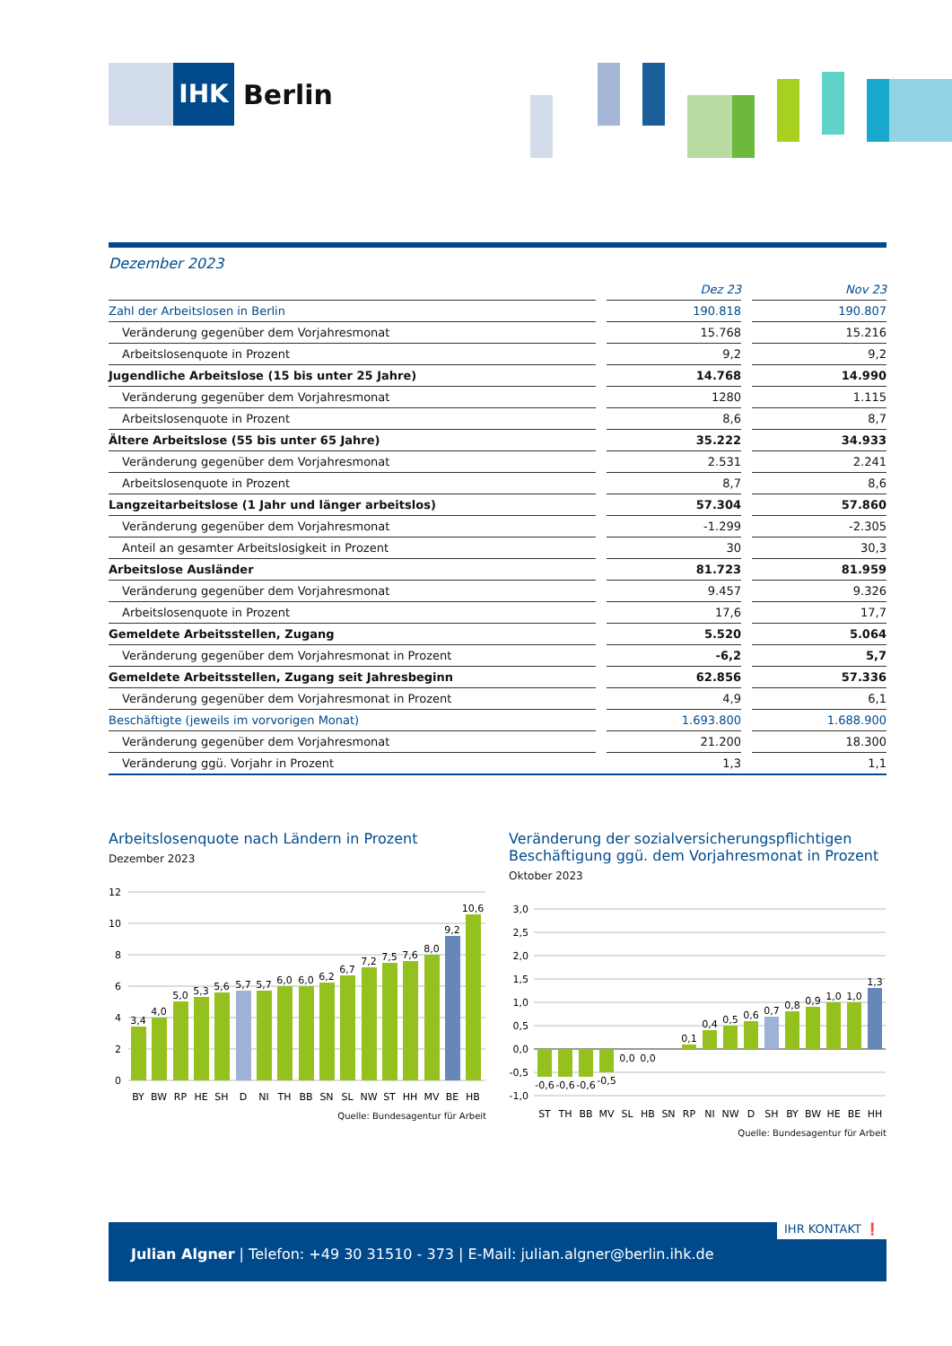IHK
Berlin
Dezember 2023
| | | Dez 23 | | Nov 23 |
| Zahl der Arbeitslosen in Berlin | | 190.818 | | 190.807 |
| Veränderung gegenüber dem Vorjahresmonat | | 15.768 | | 15.216 |
| Arbeitslosenquote in Prozent | | 9,2 | | 9,2 |
| Jugendliche Arbeitslose (15 bis unter 25 Jahre) | | 14.768 | | 14.990 |
| Veränderung gegenüber dem Vorjahresmonat | | 1280 | | 1.115 |
| Arbeitslosenquote in Prozent | | 8,6 | | 8,7 |
| Ältere Arbeitslose (55 bis unter 65 Jahre) | | 35.222 | | 34.933 |
| Veränderung gegenüber dem Vorjahresmonat | | 2.531 | | 2.241 |
| Arbeitslosenquote in Prozent | | 8,7 | | 8,6 |
| Langzeitarbeitslose (1 Jahr und länger arbeitslos) | | 57.304 | | 57.860 |
| Veränderung gegenüber dem Vorjahresmonat | | -1.299 | | -2.305 |
| Anteil an gesamter Arbeitslosigkeit in Prozent | | 30 | | 30,3 |
| Arbeitslose Ausländer | | 81.723 | | 81.959 |
| Veränderung gegenüber dem Vorjahresmonat | | 9.457 | | 9.326 |
| Arbeitslosenquote in Prozent | | 17,6 | | 17,7 |
| Gemeldete Arbeitsstellen, Zugang | | 5.520 | | 5.064 |
| Veränderung gegenüber dem Vorjahresmonat in Prozent | | -6,2 | | 5,7 |
| Gemeldete Arbeitsstellen, Zugang seit Jahresbeginn | | 62.856 | | 57.336 |
| Veränderung gegenüber dem Vorjahresmonat in Prozent | | 4,9 | | 6,1 |
| Beschäftigte (jeweils im vorvorigen Monat) | | 1.693.800 | | 1.688.900 |
| Veränderung gegenüber dem Vorjahresmonat | | 21.200 | | 18.300 |
| Veränderung ggü. Vorjahr in Prozent | | 1,3 | | 1,1 |
Arbeitslosenquote nach Ländern in Prozent
Dezember 2023
12
10
8
6
4
2
0
3,4
4,0
5,0
5,3
5,6
5,7
5,7
6,0
6,0
6,2
6,7
7,2
7,5
7,6
8,0
9,2
10,6
BY
BW
RP
HE
SH
D
NI
TH
BB
SN
SL
NW
ST
HH
MV
BE
HB
Quelle: Bundesagentur für Arbeit
Veränderung der sozialversicherungspflichtigen Beschäftigung ggü. dem Vorjahresmonat in Prozent
Oktober 2023
3,0
2,5
2,0
1,5
1,0
0,5
0,0
-0,5
-1,0
-0,6
-0,6
-0,6
-0,5
0,0
0,0
0,1
0,4
0,5
0,6
0,7
0,8
0,9
1,0
1,0
1,3
ST
TH
BB
MV
SL
HB
SN
RP
NI
NW
D
SH
BY
BW
HE
BE
HH
Quelle: Bundesagentur für Arbeit
IHR KONTAKT ❗
Julian Algner | Telefon: +49 30 31510 - 373 | E-Mail: julian.algner@berlin.ihk.de